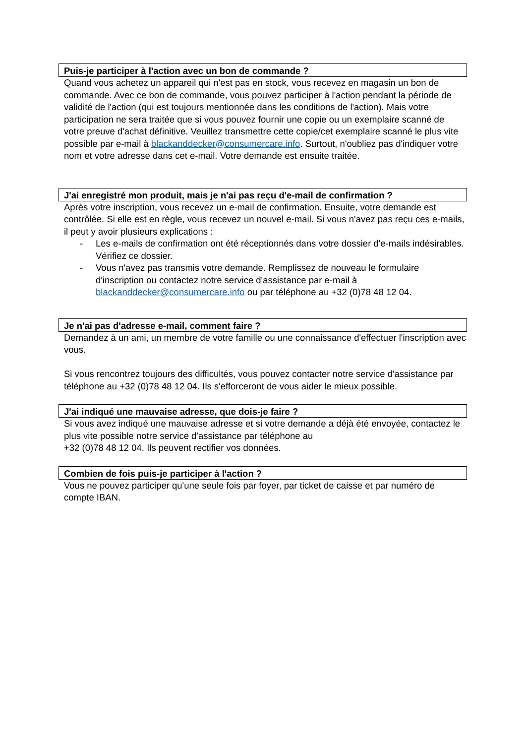Puis-je participer à l'action avec un bon de commande ?
Quand vous achetez un appareil qui n'est pas en stock, vous recevez en magasin un bon de commande. Avec ce bon de commande, vous pouvez participer à l'action pendant la période de validité de l'action (qui est toujours mentionnée dans les conditions de l'action). Mais votre participation ne sera traitée que si vous pouvez fournir une copie ou un exemplaire scanné de votre preuve d'achat définitive. Veuillez transmettre cette copie/cet exemplaire scanné le plus vite possible par e-mail à blackanddecker@consumercare.info. Surtout, n'oubliez pas d'indiquer votre nom et votre adresse dans cet e-mail. Votre demande est ensuite traitée.
J'ai enregistré mon produit, mais je n'ai pas reçu d'e-mail de confirmation ?
Après votre inscription, vous recevez un e-mail de confirmation. Ensuite, votre demande est contrôlée. Si elle est en règle, vous recevez un nouvel e-mail. Si vous n'avez pas reçu ces e-mails, il peut y avoir plusieurs explications :
- Les e-mails de confirmation ont été réceptionnés dans votre dossier d'e-mails indésirables. Vérifiez ce dossier.
- Vous n'avez pas transmis votre demande. Remplissez de nouveau le formulaire d'inscription ou contactez notre service d'assistance par e-mail à blackanddecker@consumercare.info ou par téléphone au +32 (0)78 48 12 04.
Je n'ai pas d'adresse e-mail, comment faire ?
Demandez à un ami, un membre de votre famille ou une connaissance d'effectuer l'inscription avec vous.
Si vous rencontrez toujours des difficultés, vous pouvez contacter notre service d'assistance par téléphone au +32 (0)78 48 12 04. Ils s'efforceront de vous aider le mieux possible.
J'ai indiqué une mauvaise adresse, que dois-je faire ?
Si vous avez indiqué une mauvaise adresse et si votre demande a déjà été envoyée, contactez le plus vite possible notre service d'assistance par téléphone au
+32 (0)78 48 12 04. Ils peuvent rectifier vos données.
Combien de fois puis-je participer à l'action ?
Vous ne pouvez participer qu'une seule fois par foyer, par ticket de caisse et par numéro de compte IBAN.